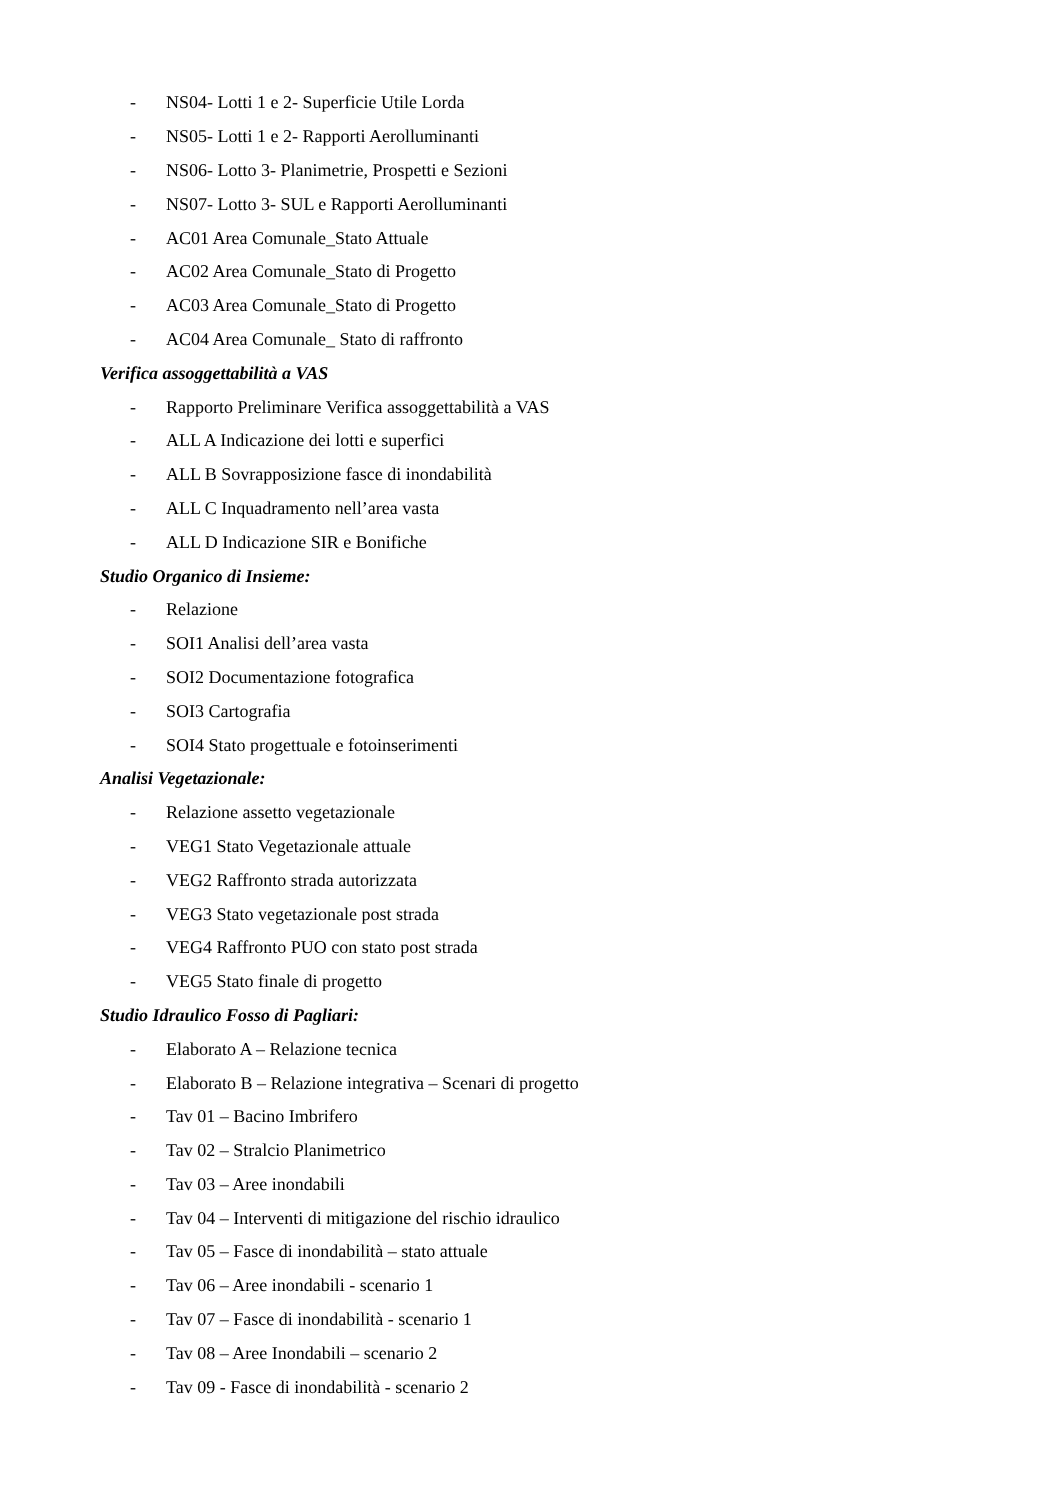- NS04- Lotti 1 e 2- Superficie Utile Lorda
- NS05- Lotti 1 e 2- Rapporti Aerolluminanti
- NS06- Lotto 3- Planimetrie, Prospetti e Sezioni
- NS07- Lotto 3- SUL e Rapporti Aerolluminanti
- AC01 Area Comunale_Stato Attuale
- AC02 Area Comunale_Stato di Progetto
- AC03 Area Comunale_Stato di Progetto
- AC04 Area Comunale_ Stato di raffronto
Verifica assoggettabilità a VAS
- Rapporto Preliminare Verifica assoggettabilità a VAS
- ALL A Indicazione dei lotti e superfici
- ALL B Sovrapposizione fasce di inondabilità
- ALL C Inquadramento nell’area vasta
- ALL D Indicazione SIR e Bonifiche
Studio Organico di Insieme:
- Relazione
- SOI1 Analisi dell’area vasta
- SOI2 Documentazione fotografica
- SOI3 Cartografia
- SOI4 Stato progettuale e fotoinserimenti
Analisi Vegetazionale:
- Relazione assetto vegetazionale
- VEG1 Stato Vegetazionale attuale
- VEG2 Raffronto strada autorizzata
- VEG3 Stato vegetazionale post strada
- VEG4 Raffronto PUO con stato post strada
- VEG5 Stato finale di progetto
Studio Idraulico Fosso di Pagliari:
- Elaborato A – Relazione tecnica
- Elaborato B – Relazione integrativa – Scenari di progetto
- Tav 01 – Bacino Imbrifero
- Tav 02 – Stralcio Planimetrico
- Tav 03 – Aree inondabili
- Tav 04 – Interventi di mitigazione del rischio idraulico
- Tav 05 – Fasce di inondabilità – stato attuale
- Tav 06 – Aree inondabili - scenario 1
- Tav 07 – Fasce di inondabilità - scenario 1
- Tav 08 – Aree Inondabili – scenario 2
- Tav 09 - Fasce di inondabilità - scenario 2